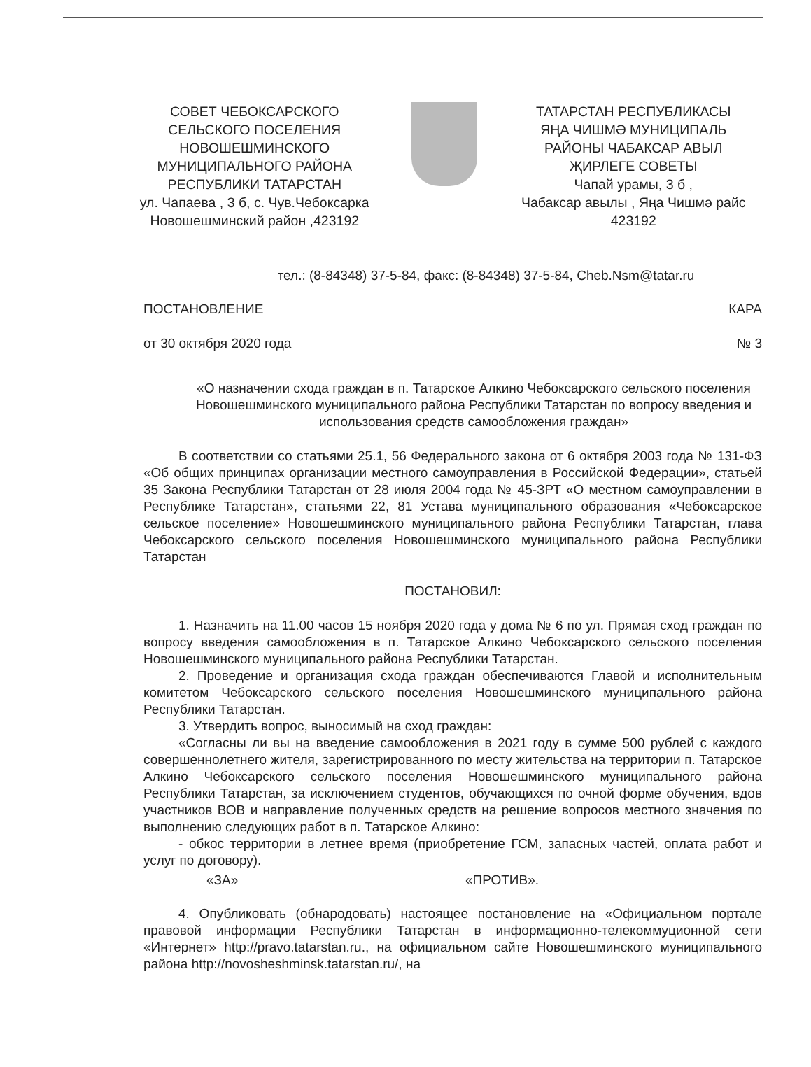СОВЕТ ЧЕБОКСАРСКОГО
СЕЛЬСКОГО ПОСЕЛЕНИЯ
НОВОШЕШМИНСКОГО
МУНИЦИПАЛЬНОГО РАЙОНА
РЕСПУБЛИКИ ТАТАРСТАН
ул. Чапаева , 3 б, с. Чув.Чебоксарка
Новошешминский район ,423192
ТАТАРСТАН РЕСПУБЛИКАСЫ
ЯҢА ЧИШМӘ МУНИЦИПАЛЬ
РАЙОНЫ ЧАБАКСАР АВЫЛ
ҖИРЛЕГЕ СОВЕТЫ
Чапай урамы, 3 б ,
Чабаксар авылы , Яңа Чишмә райс
423192
тел.: (8-84348) 37-5-84, факс: (8-84348) 37-5-84, Cheb.Nsm@tatar.ru
ПОСТАНОВЛЕНИЕ КАРА
от 30 октября 2020 года № 3
«О назначении схода граждан в п. Татарское Алкино Чебоксарского сельского поселения Новошешминского муниципального района Республики Татарстан по вопросу введения и использования средств самообложения граждан»
В соответствии со статьями 25.1, 56 Федерального закона от 6 октября 2003 года № 131-ФЗ «Об общих принципах организации местного самоуправления в Российской Федерации», статьей 35 Закона Республики Татарстан от 28 июля 2004 года № 45-ЗРТ «О местном самоуправлении в Республике Татарстан», статьями 22, 81 Устава муниципального образования «Чебоксарское сельское поселение» Новошешминского муниципального района Республики Татарстан, глава Чебоксарского сельского поселения Новошешминского муниципального района Республики Татарстан
ПОСТАНОВИЛ:
1. Назначить на 11.00 часов 15 ноября 2020 года у дома № 6 по ул. Прямая сход граждан по вопросу введения самообложения в п. Татарское Алкино Чебоксарского сельского поселения Новошешминского муниципального района Республики Татарстан.
2. Проведение и организация схода граждан обеспечиваются Главой и исполнительным комитетом Чебоксарского сельского поселения Новошешминского муниципального района Республики Татарстан.
3. Утвердить вопрос, выносимый на сход граждан:
«Согласны ли вы на введение самообложения в 2021 году в сумме 500 рублей с каждого совершеннолетнего жителя, зарегистрированного по месту жительства на территории п. Татарское Алкино Чебоксарского сельского поселения Новошешминского муниципального района Республики Татарстан, за исключением студентов, обучающихся по очной форме обучения, вдов участников ВОВ и направление полученных средств на решение вопросов местного значения по выполнению следующих работ в п. Татарское Алкино:
- обкос территории в летнее время (приобретение ГСМ, запасных частей, оплата работ и услуг по договору).
«ЗА» «ПРОТИВ».
4. Опубликовать (обнародовать) настоящее постановление на «Официальном портале правовой информации Республики Татарстан в информационно-телекоммуционной сети «Интернет» http://pravo.tatarstan.ru., на официальном сайте Новошешминского муниципального района http://novosheshminsk.tatarstan.ru/, на